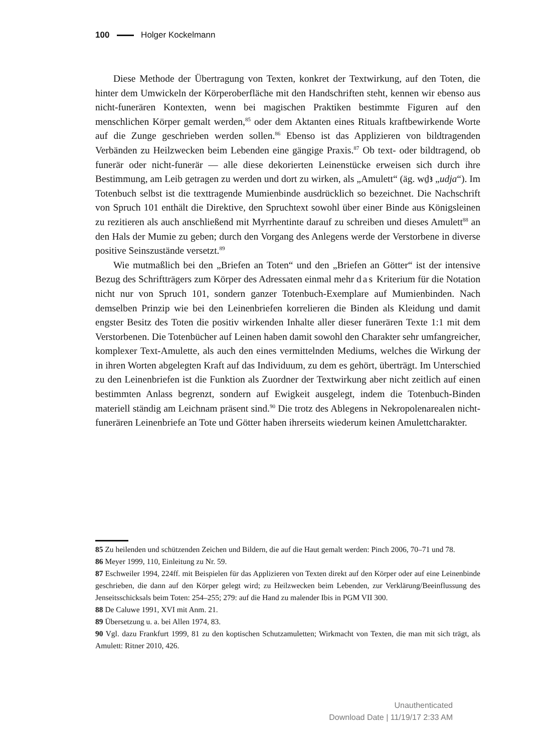100 Holger Kockelmann
Diese Methode der Übertragung von Texten, konkret der Textwirkung, auf den Toten, die hinter dem Umwickeln der Körperoberfläche mit den Handschriften steht, kennen wir ebenso aus nicht-funerären Kontexten, wenn bei magischen Praktiken bestimmte Figuren auf den menschlichen Körper gemalt werden,<sup>85</sup> oder dem Aktanten eines Rituals kraftbewirkende Worte auf die Zunge geschrieben werden sollen.<sup>86</sup> Ebenso ist das Applizieren von bildtragenden Verbänden zu Heilzwecken beim Lebenden eine gängige Praxis.<sup>87</sup> Ob text- oder bildtragend, ob funerär oder nicht-funerär — alle diese dekorierten Leinenstücke erweisen sich durch ihre Bestimmung, am Leib getragen zu werden und dort zu wirken, als „Amulett“ (äg. wḏꜣ „udja“). Im Totenbuch selbst ist die texttragende Mumienbinde ausdrücklich so bezeichnet. Die Nachschrift von Spruch 101 enthält die Direktive, den Spruchtext sowohl über einer Binde aus Königsleinen zu rezitieren als auch anschließend mit Myrrhentinte darauf zu schreiben und dieses Amulett<sup>88</sup> an den Hals der Mumie zu geben; durch den Vorgang des Anlegens werde der Verstorbene in diverse positive Seinszustände versetzt.<sup>89</sup>
Wie mutmaßlich bei den „Briefen an Toten“ und den „Briefen an Götter“ ist der intensive Bezug des Schriftträgers zum Körper des Adressaten einmal mehr das Kriterium für die Notation nicht nur von Spruch 101, sondern ganzer Totenbuch-Exemplare auf Mumienbinden. Nach demselben Prinzip wie bei den Leinenbriefen korrelieren die Binden als Kleidung und damit engster Besitz des Toten die positiv wirkenden Inhalte aller dieser funerären Texte 1:1 mit dem Verstorbenen. Die Totenbücher auf Leinen haben damit sowohl den Charakter sehr umfangreicher, komplexer Text-Amulette, als auch den eines vermittelnden Mediums, welches die Wirkung der in ihren Worten abgelegten Kraft auf das Individuum, zu dem es gehört, überträgt. Im Unterschied zu den Leinenbriefen ist die Funktion als Zuordner der Textwirkung aber nicht zeitlich auf einen bestimmten Anlass begrenzt, sondern auf Ewigkeit ausgelegt, indem die Totenbuch-Binden materiell ständig am Leichnam präsent sind.<sup>90</sup> Die trotz des Ablegens in Nekropolenarealen nicht-funerären Leinenbriefe an Tote und Götter haben ihrerseits wiederum keinen Amulettcharakter.
85 Zu heilenden und schützenden Zeichen und Bildern, die auf die Haut gemalt werden: Pinch 2006, 70–71 und 78.
86 Meyer 1999, 110, Einleitung zu Nr. 59.
87 Eschweiler 1994, 224ff. mit Beispielen für das Applizieren von Texten direkt auf den Körper oder auf eine Leinenbinde geschrieben, die dann auf den Körper gelegt wird; zu Heilzwecken beim Lebenden, zur Verklärung/Beeinflussung des Jenseitsschicksals beim Toten: 254–255; 279: auf die Hand zu malender Ibis in PGM VII 300.
88 De Caluwe 1991, XVI mit Anm. 21.
89 Übersetzung u. a. bei Allen 1974, 83.
90 Vgl. dazu Frankfurt 1999, 81 zu den koptischen Schutzamuletten; Wirkmacht von Texten, die man mit sich trägt, als Amulett: Ritner 2010, 426.
Unauthenticated
Download Date | 11/19/17 2:33 AM